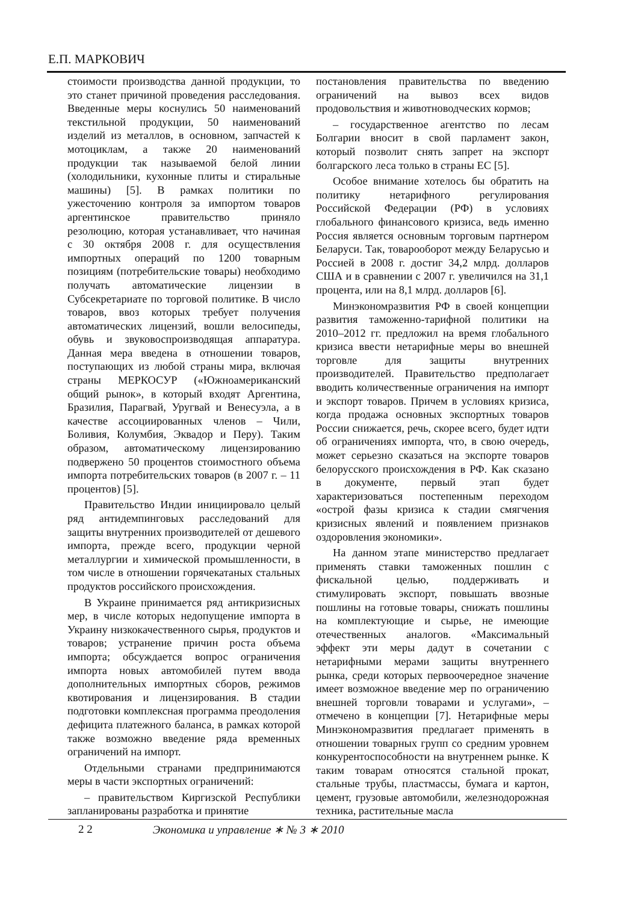Е.П. МАРКОВИЧ
стоимости производства данной продукции, то это станет причиной проведения расследования. Введенные меры коснулись 50 наименований текстильной продукции, 50 наименований изделий из металлов, в основном, запчастей к мотоциклам, а также 20 наименований продукции так называемой белой линии (холодильники, кухонные плиты и стиральные машины) [5]. В рамках политики по ужесточению контроля за импортом товаров аргентинское правительство приняло резолюцию, которая устанавливает, что начиная с 30 октября 2008 г. для осуществления импортных операций по 1200 товарным позициям (потребительские товары) необходимо получать автоматические лицензии в Субсекретариате по торговой политике. В число товаров, ввоз которых требует получения автоматических лицензий, вошли велосипеды, обувь и звуковоспроизводящая аппаратура. Данная мера введена в отношении товаров, поступающих из любой страны мира, включая страны МЕРКОСУР («Южноамериканский общий рынок», в который входят Аргентина, Бразилия, Парагвай, Уругвай и Венесуэла, а в качестве ассоциированных членов – Чили, Боливия, Колумбия, Эквадор и Перу). Таким образом, автоматическому лицензированию подвержено 50 процентов стоимостного объема импорта потребительских товаров (в 2007 г. – 11 процентов) [5].
Правительство Индии инициировало целый ряд антидемпинговых расследований для защиты внутренних производителей от дешевого импорта, прежде всего, продукции черной металлургии и химической промышленности, в том числе в отношении горячекатаных стальных продуктов российского происхождения.
В Украине принимается ряд антикризисных мер, в числе которых недопущение импорта в Украину низкокачественного сырья, продуктов и товаров; устранение причин роста объема импорта; обсуждается вопрос ограничения импорта новых автомобилей путем ввода дополнительных импортных сборов, режимов квотирования и лицензирования. В стадии подготовки комплексная программа преодоления дефицита платежного баланса, в рамках которой также возможно введение ряда временных ограничений на импорт.
Отдельными странами предпринимаются меры в части экспортных ограничений:
– правительством Киргизской Республики запланированы разработка и принятие
постановления правительства по введению ограничений на вывоз всех видов продовольствия и животноводческих кормов;
– государственное агентство по лесам Болгарии вносит в свой парламент закон, который позволит снять запрет на экспорт болгарского леса только в страны ЕС [5].
Особое внимание хотелось бы обратить на политику нетарифного регулирования Российской Федерации (РФ) в условиях глобального финансового кризиса, ведь именно Россия является основным торговым партнером Беларуси. Так, товарооборот между Беларусью и Россией в 2008 г. достиг 34,2 млрд. долларов США и в сравнении с 2007 г. увеличился на 31,1 процента, или на 8,1 млрд. долларов [6].
Минэкономразвития РФ в своей концепции развития таможенно-тарифной политики на 2010–2012 гг. предложил на время глобального кризиса ввести нетарифные меры во внешней торговле для защиты внутренних производителей. Правительство предполагает вводить количественные ограничения на импорт и экспорт товаров. Причем в условиях кризиса, когда продажа основных экспортных товаров России снижается, речь, скорее всего, будет идти об ограничениях импорта, что, в свою очередь, может серьезно сказаться на экспорте товаров белорусского происхождения в РФ. Как сказано в документе, первый этап будет характеризоваться постепенным переходом «острой фазы кризиса к стадии смягчения кризисных явлений и появлением признаков оздоровления экономики».
На данном этапе министерство предлагает применять ставки таможенных пошлин с фискальной целью, поддерживать и стимулировать экспорт, повышать ввозные пошлины на готовые товары, снижать пошлины на комплектующие и сырье, не имеющие отечественных аналогов. «Максимальный эффект эти меры дадут в сочетании с нетарифными мерами защиты внутреннего рынка, среди которых первоочередное значение имеет возможное введение мер по ограничению внешней торговли товарами и услугами», – отмечено в концепции [7]. Нетарифные меры Минэкономразвития предлагает применять в отношении товарных групп со средним уровнем конкурентоспособности на внутреннем рынке. К таким товарам относятся стальной прокат, стальные трубы, пластмассы, бумага и картон, цемент, грузовые автомобили, железнодорожная техника, растительные масла
2 2 Экономика и управление ∗ № 3 ∗ 2010